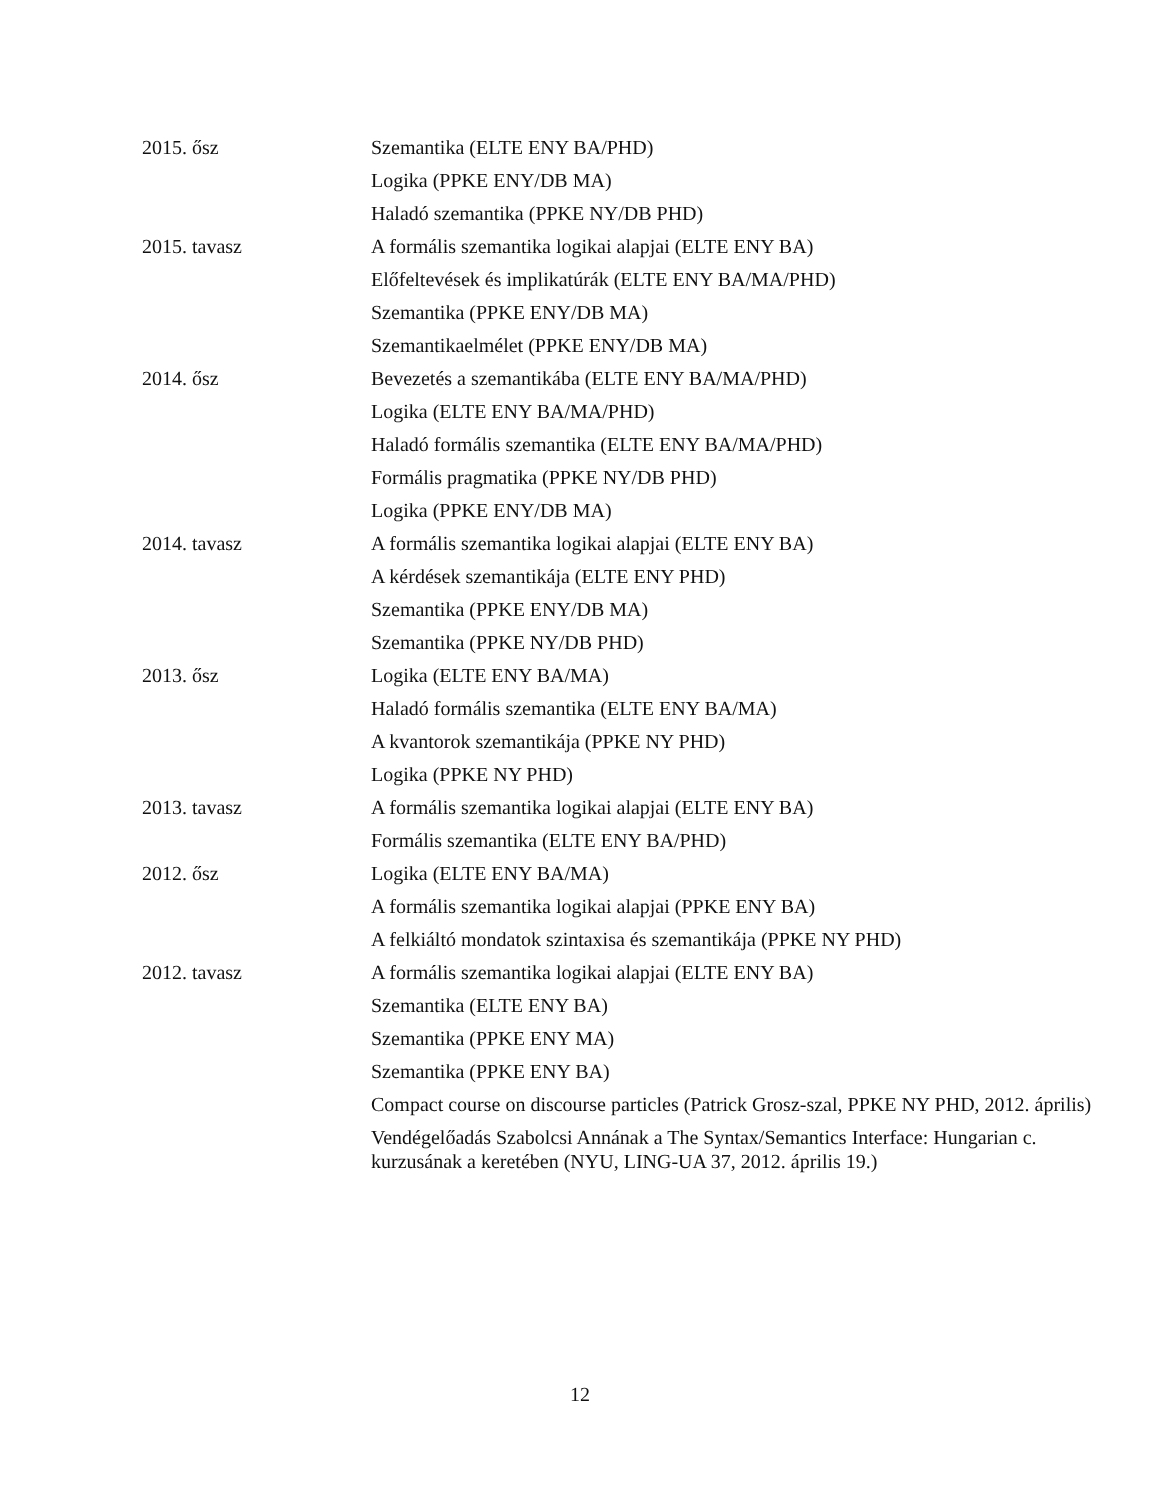| 2015. ősz | Szemantika (ELTE ENY BA/PHD) |
| | Logika (PPKE ENY/DB MA) |
| | Haladó szemantika (PPKE NY/DB PHD) |
| 2015. tavasz | A formális szemantika logikai alapjai (ELTE ENY BA) |
| | Előfeltevések és implikatúrák (ELTE ENY BA/MA/PHD) |
| | Szemantika (PPKE ENY/DB MA) |
| | Szemantikaelmélet (PPKE ENY/DB MA) |
| 2014. ősz | Bevezetés a szemantikába (ELTE ENY BA/MA/PHD) |
| | Logika (ELTE ENY BA/MA/PHD) |
| | Haladó formális szemantika (ELTE ENY BA/MA/PHD) |
| | Formális pragmatika (PPKE NY/DB PHD) |
| | Logika (PPKE ENY/DB MA) |
| 2014. tavasz | A formális szemantika logikai alapjai (ELTE ENY BA) |
| | A kérdések szemantikája (ELTE ENY PHD) |
| | Szemantika (PPKE ENY/DB MA) |
| | Szemantika (PPKE NY/DB PHD) |
| 2013. ősz | Logika (ELTE ENY BA/MA) |
| | Haladó formális szemantika (ELTE ENY BA/MA) |
| | A kvantorok szemantikája (PPKE NY PHD) |
| | Logika (PPKE NY PHD) |
| 2013. tavasz | A formális szemantika logikai alapjai (ELTE ENY BA) |
| | Formális szemantika (ELTE ENY BA/PHD) |
| 2012. ősz | Logika (ELTE ENY BA/MA) |
| | A formális szemantika logikai alapjai (PPKE ENY BA) |
| | A felkiáltó mondatok szintaxisa és szemantikája (PPKE NY PHD) |
| 2012. tavasz | A formális szemantika logikai alapjai (ELTE ENY BA) |
| | Szemantika (ELTE ENY BA) |
| | Szemantika (PPKE ENY MA) |
| | Szemantika (PPKE ENY BA) |
| | Compact course on discourse particles (Patrick Grosz-szal, PPKE NY PHD, 2012. április) |
| | Vendégelőadás Szabolcsi Annának a The Syntax/Semantics Interface: Hungarian c. kurzusának a keretében (NYU, LING-UA 37, 2012. április 19.) |
12